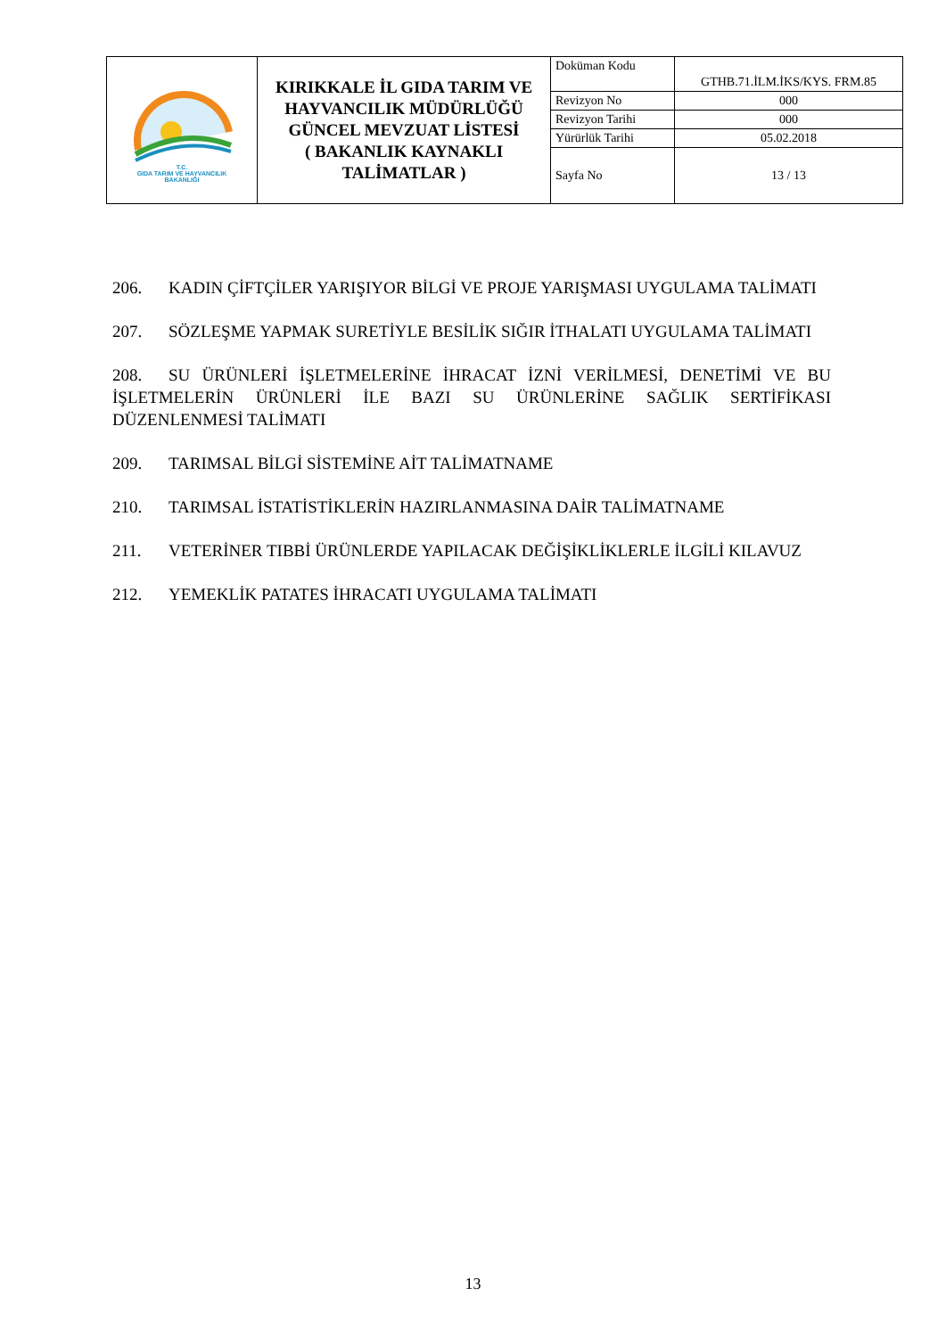| T.C. GIDA TARIM VE HAYVANCILIK BAKANLIĞI | KIRIKKALE İL GIDA TARIM VE HAYVANCILIK MÜDÜRLÜĞÜ GÜNCEL MEVZUAT LİSTESİ ( BAKANLIK KAYNAKLI TALİMATLAR ) | Doküman Kodu | GTHB.71.İLM.İKS/KYS. FRM.85 |
| | | Revizyon No | 000 |
| | | Revizyon Tarihi | 000 |
| | | Yürürlük Tarihi | 05.02.2018 |
| | | Sayfa No | 13 / 13 |
206. KADIN ÇİFTÇİLER YARIŞIYOR BİLGİ VE PROJE YARIŞMASI UYGULAMA TALİMATI
207. SÖZLEŞME YAPMAK SURETİYLE BESİLİK SIĞIR İTHALATI UYGULAMA TALİMATI
208. SU ÜRÜNLERİ İŞLETMELERİNE İHRACAT İZNİ VERİLMESİ, DENETİMİ VE BU İŞLETMELERİN ÜRÜNLERİ İLE BAZI SU ÜRÜNLERİNE SAĞLIK SERTİFİKASI DÜZENLENMESİ TALİMATI
209. TARIMSAL BİLGİ SİSTEMİNE AİT TALİMATNAME
210. TARIMSAL İSTATİSTİKLERİN HAZIRLANMASINA DAİR TALİMATNAME
211. VETERİNER TIBBİ ÜRÜNLERDE YAPILACAK DEĞİŞİKLİKLERLE İLGİLİ KILAVUZ
212. YEMEKLİK PATATES İHRACATI UYGULAMA TALİMATI
13